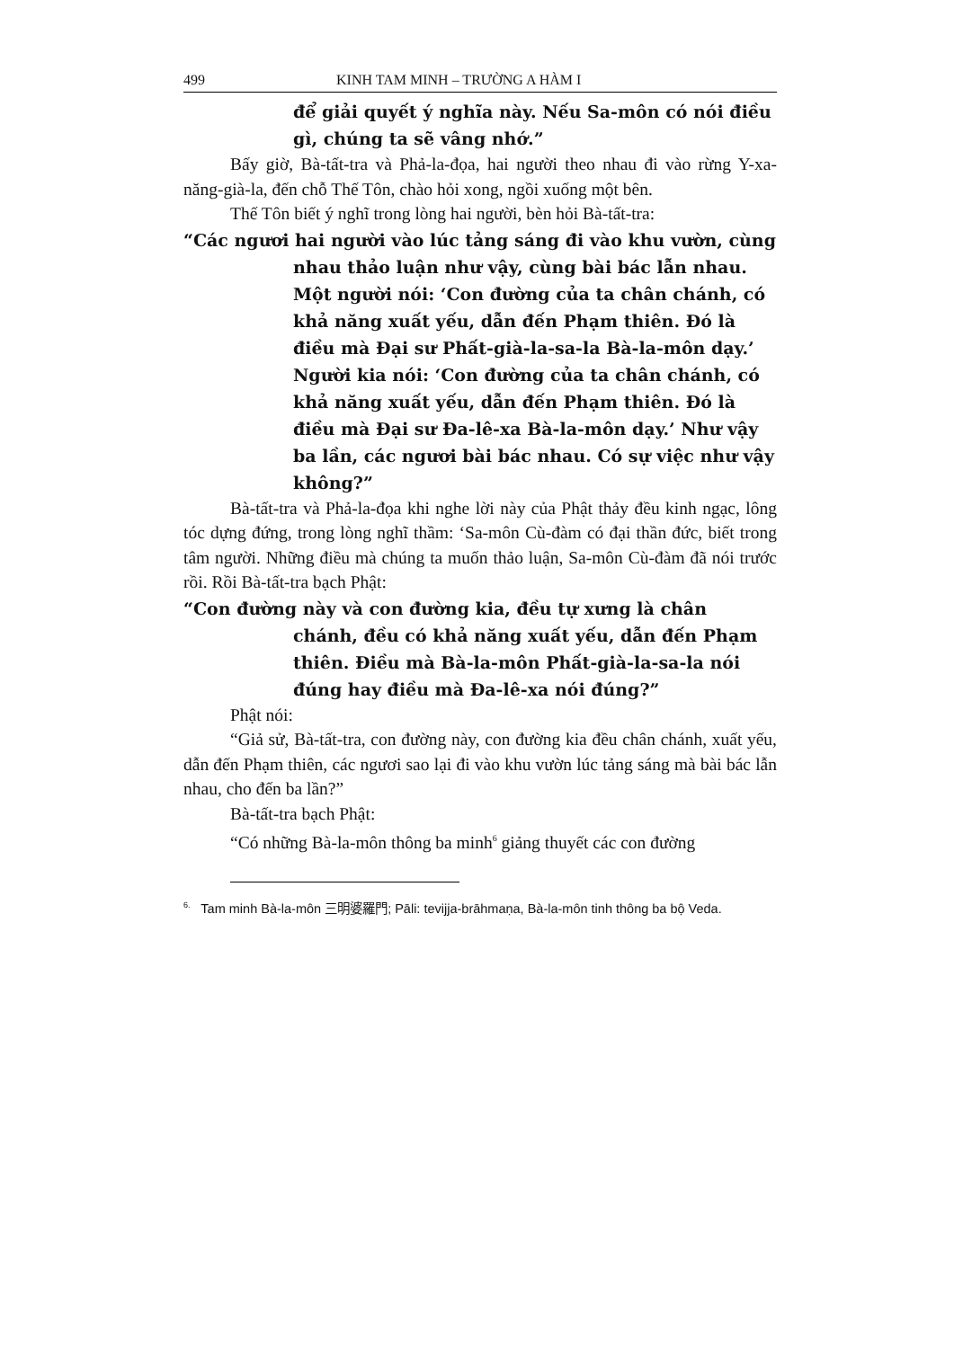499 KINH TAM MINH – TRƯỜNG A HÀM I
để giải quyết ý nghĩa này. Nếu Sa-môn có nói điều gì, chúng ta sẽ vâng nhớ.”
Bấy giờ, Bà-tất-tra và Phả-la-đọa, hai người theo nhau đi vào rừng Y-xa-năng-già-la, đến chỗ Thế Tôn, chào hỏi xong, ngồi xuống một bên.
Thế Tôn biết ý nghĩ trong lòng hai người, bèn hỏi Bà-tất-tra:
“Các ngươi hai người vào lúc tảng sáng đi vào khu vườn, cùng nhau thảo luận như vậy, cùng bài bác lẫn nhau. Một người nói: ‘Con đường của ta chân chánh, có khả năng xuất yếu, dẫn đến Phạm thiên. Đó là điều mà Đại sư Phất-già-la-sa-la Bà-la-môn dạy.’ Người kia nói: ‘Con đường của ta chân chánh, có khả năng xuất yếu, dẫn đến Phạm thiên. Đó là điều mà Đại sư Đa-lê-xa Bà-la-môn dạy.’ Như vậy ba lần, các ngươi bài bác nhau. Có sự việc như vậy không?”
Bà-tất-tra và Phả-la-đọa khi nghe lời này của Phật thảy đều kinh ngạc, lông tóc dựng đứng, trong lòng nghĩ thầm: ‘Sa-môn Cù-đàm có đại thần đức, biết trong tâm người. Những điều mà chúng ta muốn thảo luận, Sa-môn Cù-đàm đã nói trước rồi. Rồi Bà-tất-tra bạch Phật:
“Con đường này và con đường kia, đều tự xưng là chân chánh, đều có khả năng xuất yếu, dẫn đến Phạm thiên. Điều mà Bà-la-môn Phất-già-la-sa-la nói đúng hay điều mà Đa-lê-xa nói đúng?”
Phật nói:
“Giả sử, Bà-tất-tra, con đường này, con đường kia đều chân chánh, xuất yếu, dẫn đến Phạm thiên, các ngươi sao lại đi vào khu vườn lúc tảng sáng mà bài bác lẫn nhau, cho đến ba lần?”
Bà-tất-tra bạch Phật:
“Có những Bà-la-môn thông ba minh<sup>6</sup> giảng thuyết các con đường
<sup>6.</sup> Tam minh Bà-la-môn 三明婆羅門; Pāli: tevijja-brāhmaṇa, Bà-la-môn tinh thông ba bộ Veda.